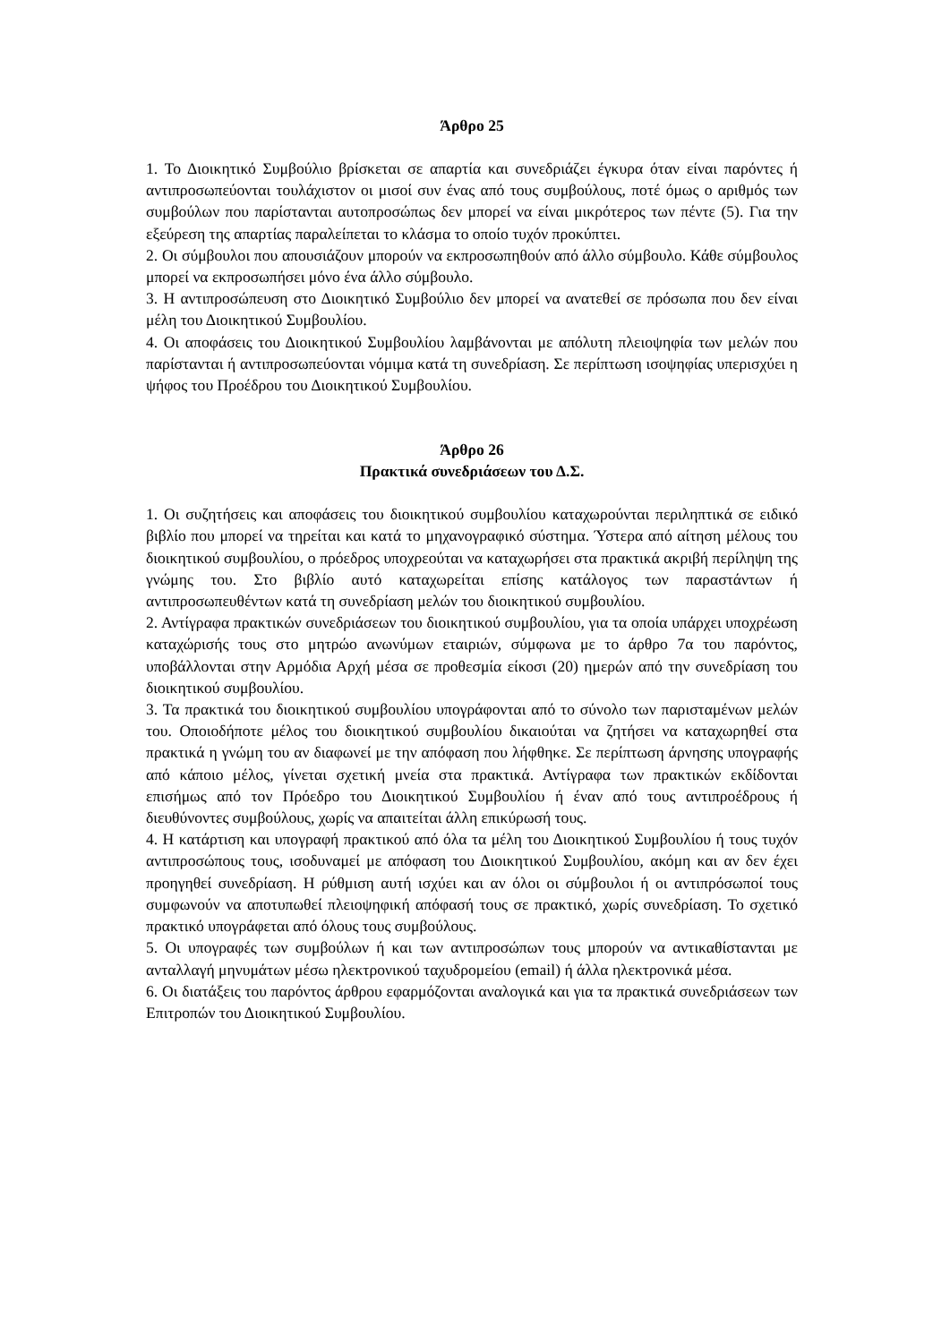Άρθρο 25
1. Το Διοικητικό Συμβούλιο βρίσκεται σε απαρτία και συνεδριάζει έγκυρα όταν είναι παρόντες ή αντιπροσωπεύονται τουλάχιστον οι μισοί συν ένας από τους συμβούλους, ποτέ όμως ο αριθμός των συμβούλων που παρίστανται αυτοπροσώπως δεν μπορεί να είναι μικρότερος των πέντε (5). Για την εξεύρεση της απαρτίας παραλείπεται το κλάσμα το οποίο τυχόν προκύπτει.
2. Οι σύμβουλοι που απουσιάζουν μπορούν να εκπροσωπηθούν από άλλο σύμβουλο. Κάθε σύμβουλος μπορεί να εκπροσωπήσει μόνο ένα άλλο σύμβουλο.
3. Η αντιπροσώπευση στο Διοικητικό Συμβούλιο δεν μπορεί να ανατεθεί σε πρόσωπα που δεν είναι μέλη του Διοικητικού Συμβουλίου.
4. Οι αποφάσεις του Διοικητικού Συμβουλίου λαμβάνονται με απόλυτη πλειοψηφία των μελών που παρίστανται ή αντιπροσωπεύονται νόμιμα κατά τη συνεδρίαση. Σε περίπτωση ισοψηφίας υπερισχύει η ψήφος του Προέδρου του Διοικητικού Συμβουλίου.
Άρθρο 26
Πρακτικά συνεδριάσεων του Δ.Σ.
1. Οι συζητήσεις και αποφάσεις του διοικητικού συμβουλίου καταχωρούνται περιληπτικά σε ειδικό βιβλίο που μπορεί να τηρείται και κατά το μηχανογραφικό σύστημα. Ύστερα από αίτηση μέλους του διοικητικού συμβουλίου, ο πρόεδρος υποχρεούται να καταχωρήσει στα πρακτικά ακριβή περίληψη της γνώμης του. Στο βιβλίο αυτό καταχωρείται επίσης κατάλογος των παραστάντων ή αντιπροσωπευθέντων κατά τη συνεδρίαση μελών του διοικητικού συμβουλίου.
2. Αντίγραφα πρακτικών συνεδριάσεων του διοικητικού συμβουλίου, για τα οποία υπάρχει υποχρέωση καταχώρισής τους στο μητρώο ανωνύμων εταιριών, σύμφωνα με το άρθρο 7α του παρόντος, υποβάλλονται στην Αρμόδια Αρχή μέσα σε προθεσμία είκοσι (20) ημερών από την συνεδρίαση του διοικητικού συμβουλίου.
3. Τα πρακτικά του διοικητικού συμβουλίου υπογράφονται από το σύνολο των παρισταμένων μελών του. Οποιοδήποτε μέλος του διοικητικού συμβουλίου δικαιούται να ζητήσει να καταχωρηθεί στα πρακτικά η γνώμη του αν διαφωνεί με την απόφαση που λήφθηκε. Σε περίπτωση άρνησης υπογραφής από κάποιο μέλος, γίνεται σχετική μνεία στα πρακτικά. Αντίγραφα των πρακτικών εκδίδονται επισήμως από τον Πρόεδρο του Διοικητικού Συμβουλίου ή έναν από τους αντιπροέδρους ή διευθύνοντες συμβούλους, χωρίς να απαιτείται άλλη επικύρωσή τους.
4. Η κατάρτιση και υπογραφή πρακτικού από όλα τα μέλη του Διοικητικού Συμβουλίου ή τους τυχόν αντιπροσώπους τους, ισοδυναμεί με απόφαση του Διοικητικού Συμβουλίου, ακόμη και αν δεν έχει προηγηθεί συνεδρίαση. Η ρύθμιση αυτή ισχύει και αν όλοι οι σύμβουλοι ή οι αντιπρόσωποί τους συμφωνούν να αποτυπωθεί πλειοψηφική απόφασή τους σε πρακτικό, χωρίς συνεδρίαση. Το σχετικό πρακτικό υπογράφεται από όλους τους συμβούλους.
5. Οι υπογραφές των συμβούλων ή και των αντιπροσώπων τους μπορούν να αντικαθίστανται με ανταλλαγή μηνυμάτων μέσω ηλεκτρονικού ταχυδρομείου (email) ή άλλα ηλεκτρονικά μέσα.
6. Οι διατάξεις του παρόντος άρθρου εφαρμόζονται αναλογικά και για τα πρακτικά συνεδριάσεων των Επιτροπών του Διοικητικού Συμβουλίου.